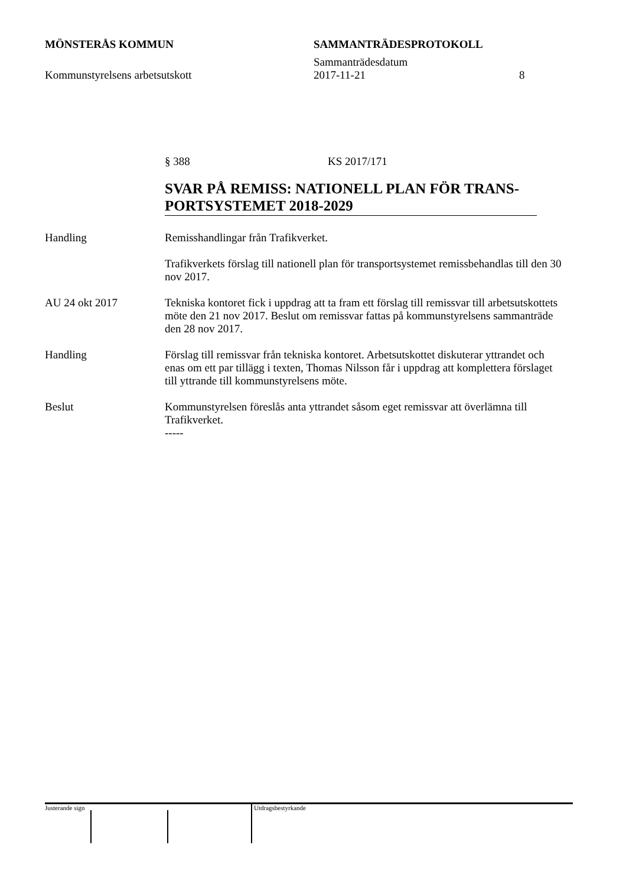MÖNSTERÅS KOMMUN SAMMANTRÄDESPROTOKOLL
Sammanträdesdatum
Kommunstyrelsens arbetsutskott 2017-11-21 8
§ 388 KS 2017/171
SVAR PÅ REMISS: NATIONELL PLAN FÖR TRANS-PORTSYSTEMET 2018-2029
Handling Remisshandlingar från Trafikverket.
Trafikverkets förslag till nationell plan för transportsystemet remissbehandlas till den 30 nov 2017.
AU 24 okt 2017 Tekniska kontoret fick i uppdrag att ta fram ett förslag till remissvar till arbetsutskottets möte den 21 nov 2017. Beslut om remissvar fattas på kommunstyrelsens sammanträde den 28 nov 2017.
Handling Förslag till remissvar från tekniska kontoret. Arbetsutskottet diskuterar yttrandet och enas om ett par tillägg i texten, Thomas Nilsson får i uppdrag att komplettera förslaget till yttrande till kommunstyrelsens möte.
Beslut Kommunstyrelsen föreslås anta yttrandet såsom eget remissvar att överlämna till Trafikverket.
-----
Justerande sign
Utdragsbestyrkande